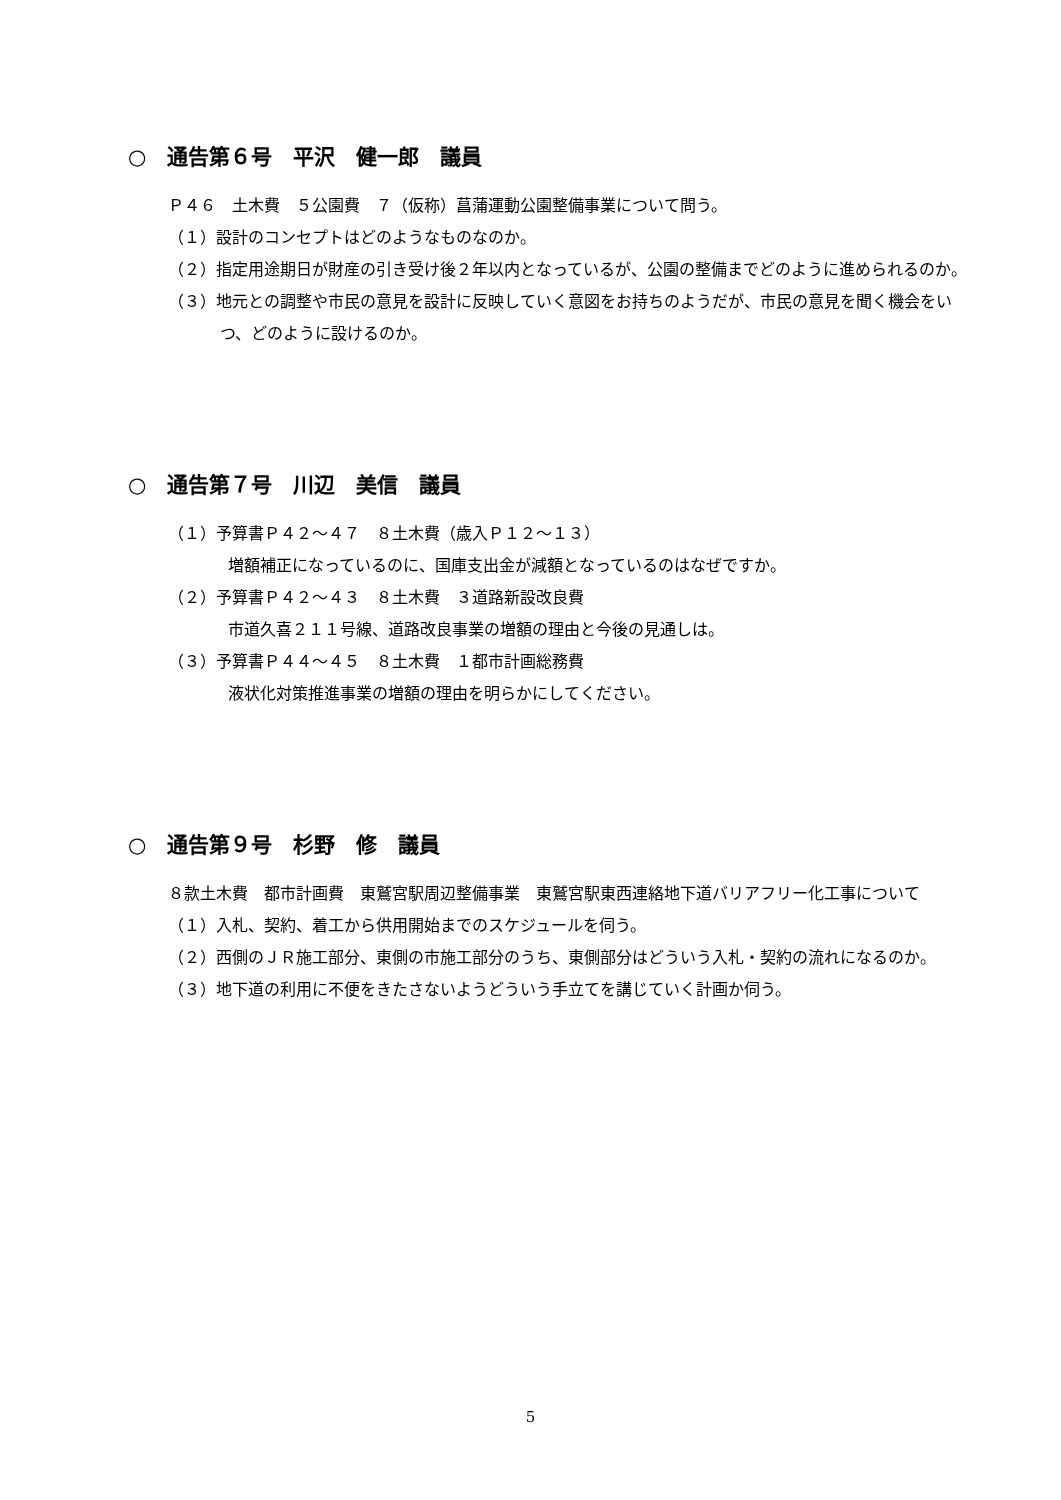○　通告第６号　平沢　健一郎　議員
Ｐ４６　土木費　５公園費　７（仮称）菖蒲運動公園整備事業について問う。
（１）設計のコンセプトはどのようなものなのか。
（２）指定用途期日が財産の引き受け後２年以内となっているが、公園の整備までどのように進められるのか。
（３）地元との調整や市民の意見を設計に反映していく意図をお持ちのようだが、市民の意見を聞く機会をいつ、どのように設けるのか。
○　通告第７号　川辺　美信　議員
（１）予算書Ｐ４２～４７　８土木費（歳入Ｐ１２～１３）
増額補正になっているのに、国庫支出金が減額となっているのはなぜですか。
（２）予算書Ｐ４２～４３　８土木費　３道路新設改良費
市道久喜２１１号線、道路改良事業の増額の理由と今後の見通しは。
（３）予算書Ｐ４４～４５　８土木費　１都市計画総務費
液状化対策推進事業の増額の理由を明らかにしてください。
○　通告第９号　杉野　修　議員
８款土木費　都市計画費　東鷲宮駅周辺整備事業　東鷲宮駅東西連絡地下道バリアフリー化工事について
（１）入札、契約、着工から供用開始までのスケジュールを伺う。
（２）西側のＪＲ施工部分、東側の市施工部分のうち、東側部分はどういう入札・契約の流れになるのか。
（３）地下道の利用に不便をきたさないようどういう手立てを講じていく計画か伺う。
5